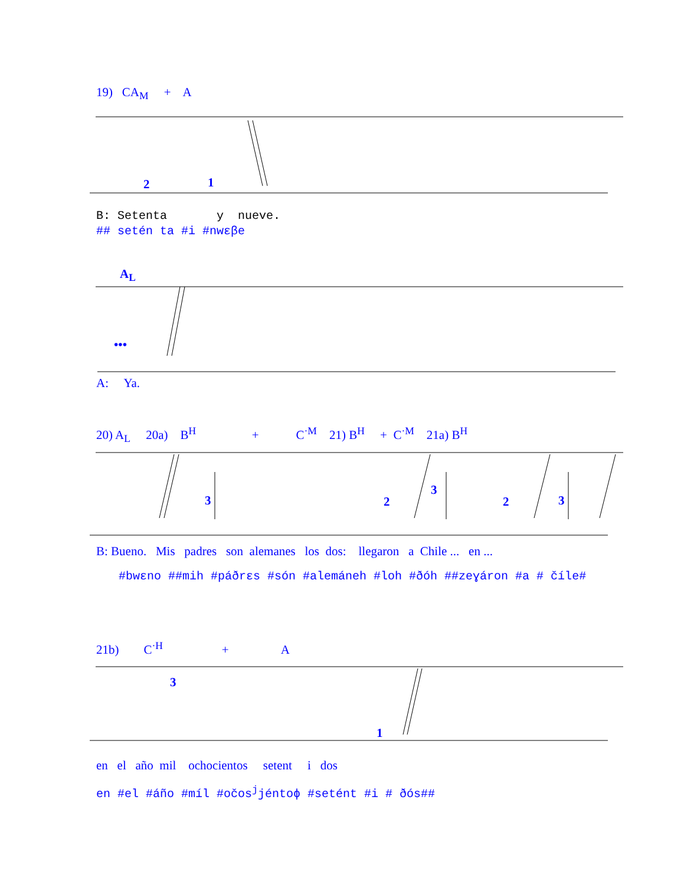19) CA<sub>M</sub> + A
2
1
B: Setenta y nueve.
## setén ta #i #nwɛβe
A<sub>L</sub>
•••
A: Ya.
20) A<sub>L</sub> 20a) B<sup>H</sup> + C<sup>·M</sup> 21) B<sup>H</sup> + C<sup>·M</sup> 21a) B<sup>H</sup>
3
2
3
2
3
B: Bueno. Mis padres son alemanes los dos: llegaron a Chile ... en ...
#bwɛno ##mih #páðrɛs #són #alemáneh #loh #ðóh ##zeɣáron #a # číle#
21b) C<sup>·H</sup> + A
3
1
en el año mil ochocientos setent i dos
en #el #áño #míl #očos<sup>j</sup>jéntoɸ #setént #i # ðós##